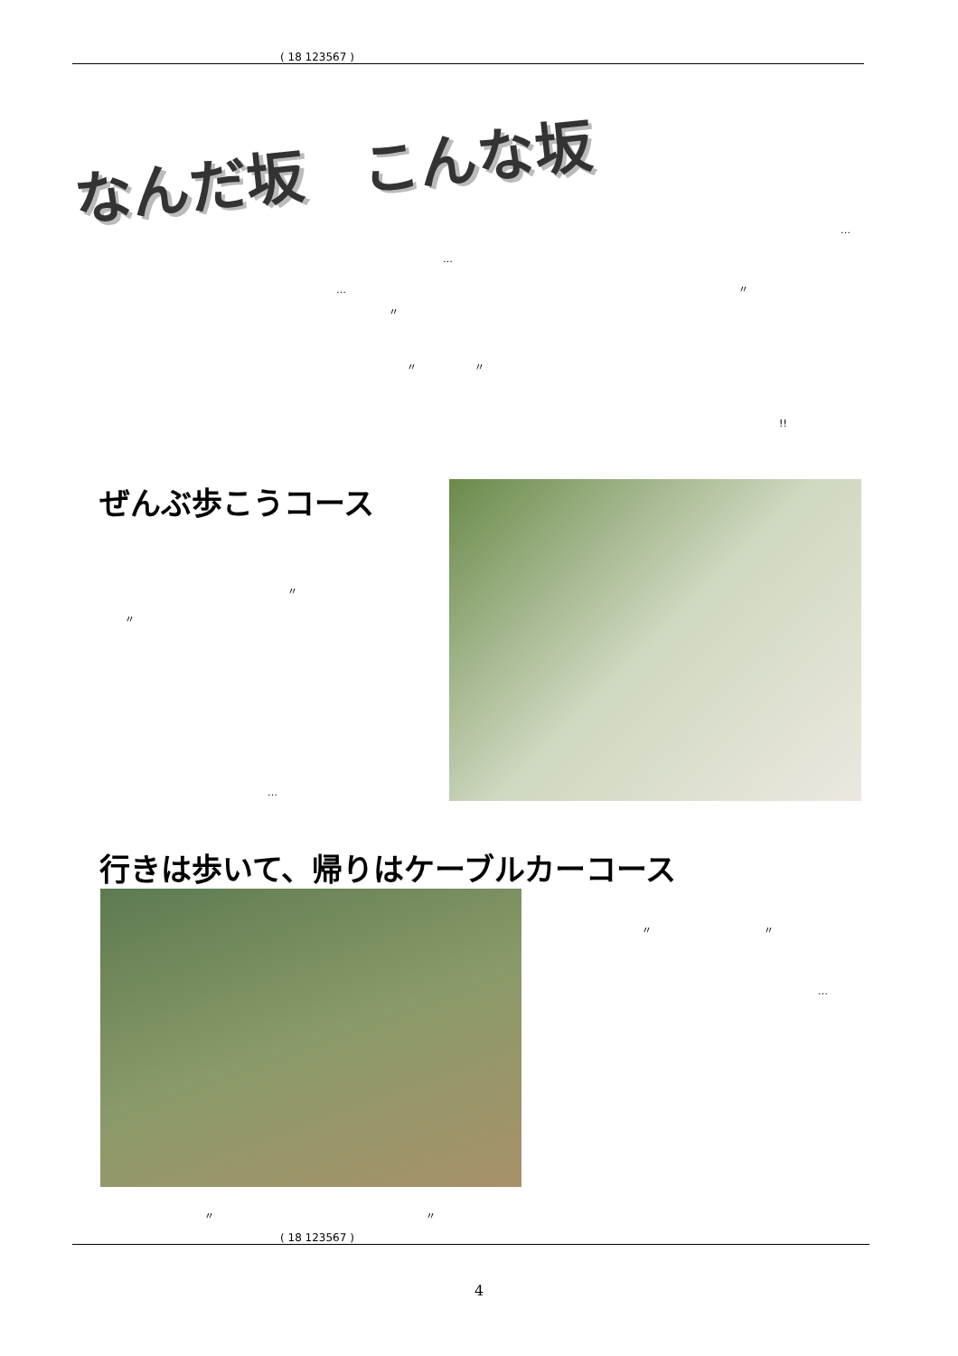( 18 123567 )
なんだ坂　こんな坂
…
…
… 〃
〃
〃 〃
!!
ぜんぶ歩こうコース
〃
〃
…
行きは歩いて、帰りはケーブルカーコース
〃 〃
…
〃 〃
( 18 123567 )
4